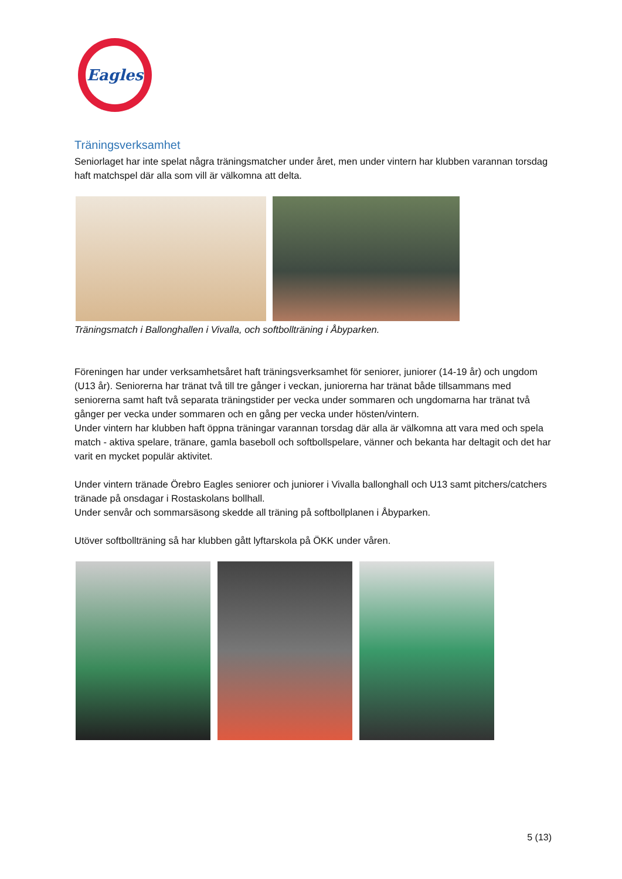Eagles
Träningsverksamhet
Seniorlaget har inte spelat några träningsmatcher under året, men under vintern har klubben varannan torsdag haft matchspel där alla som vill är välkomna att delta.
Träningsmatch i Ballonghallen i Vivalla, och softbollträning i Åbyparken.
Föreningen har under verksamhetsåret haft träningsverksamhet för seniorer, juniorer (14-19 år) och ungdom (U13 år). Seniorerna har tränat två till tre gånger i veckan, juniorerna har tränat både tillsammans med seniorerna samt haft två separata träningstider per vecka under sommaren och ungdomarna har tränat två gånger per vecka under sommaren och en gång per vecka under hösten/vintern.
Under vintern har klubben haft öppna träningar varannan torsdag där alla är välkomna att vara med och spela match - aktiva spelare, tränare, gamla baseboll och softbollspelare, vänner och bekanta har deltagit och det har varit en mycket populär aktivitet.
Under vintern tränade Örebro Eagles seniorer och juniorer i Vivalla ballonghall och U13 samt pitchers/catchers tränade på onsdagar i Rostaskolans bollhall.
Under senvår och sommarsäsong skedde all träning på softbollplanen i Åbyparken.
Utöver softbollträning så har klubben gått lyftarskola på ÖKK under våren.
5 (13)